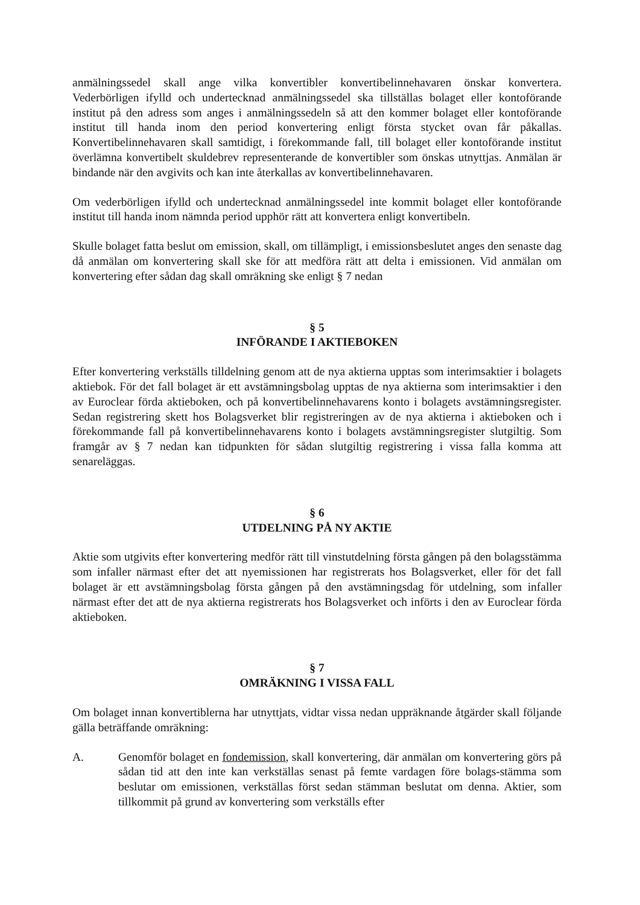anmälningssedel skall ange vilka konvertibler konvertibelinnehavaren önskar konvertera. Vederbörligen ifylld och undertecknad anmälningssedel ska tillställas bolaget eller kontoförande institut på den adress som anges i anmälningssedeln så att den kommer bolaget eller kontoförande institut till handa inom den period konvertering enligt första stycket ovan får påkallas. Konvertibelinnehavaren skall samtidigt, i förekommande fall, till bolaget eller kontoförande institut överlämna konvertibelt skuldebrev representerande de konvertibler som önskas utnyttjas. Anmälan är bindande när den avgivits och kan inte återkallas av konvertibelinnehavaren.
Om vederbörligen ifylld och undertecknad anmälningssedel inte kommit bolaget eller kontoförande institut till handa inom nämnda period upphör rätt att konvertera enligt konvertibeln.
Skulle bolaget fatta beslut om emission, skall, om tillämpligt, i emissionsbeslutet anges den senaste dag då anmälan om konvertering skall ske för att medföra rätt att delta i emissionen. Vid anmälan om konvertering efter sådan dag skall omräkning ske enligt § 7 nedan
§ 5
INFÖRANDE I AKTIEBOKEN
Efter konvertering verkställs tilldelning genom att de nya aktierna upptas som interimsaktier i bolagets aktiebok. För det fall bolaget är ett avstämningsbolag upptas de nya aktierna som interimsaktier i den av Euroclear förda aktieboken, och på konvertibelinnehavarens konto i bolagets avstämningsregister. Sedan registrering skett hos Bolagsverket blir registreringen av de nya aktierna i aktieboken och i förekommande fall på konvertibelinnehavarens konto i bolagets avstämningsregister slutgiltig. Som framgår av § 7 nedan kan tidpunkten för sådan slutgiltig registrering i vissa falla komma att senareläggas.
§ 6
UTDELNING PÅ NY AKTIE
Aktie som utgivits efter konvertering medför rätt till vinstutdelning första gången på den bolagsstämma som infaller närmast efter det att nyemissionen har registrerats hos Bolagsverket, eller för det fall bolaget är ett avstämningsbolag första gången på den avstämningsdag för utdelning, som infaller närmast efter det att de nya aktierna registrerats hos Bolagsverket och införts i den av Euroclear förda aktieboken.
§ 7
OMRÄKNING I VISSA FALL
Om bolaget innan konvertiblerna har utnyttjats, vidtar vissa nedan uppräknande åtgärder skall följande gälla beträffande omräkning:
A. Genomför bolaget en fondemission, skall konvertering, där anmälan om konvertering görs på sådan tid att den inte kan verkställas senast på femte vardagen före bolags-stämma som beslutar om emissionen, verkställas först sedan stämman beslutat om denna. Aktier, som tillkommit på grund av konvertering som verkställs efter